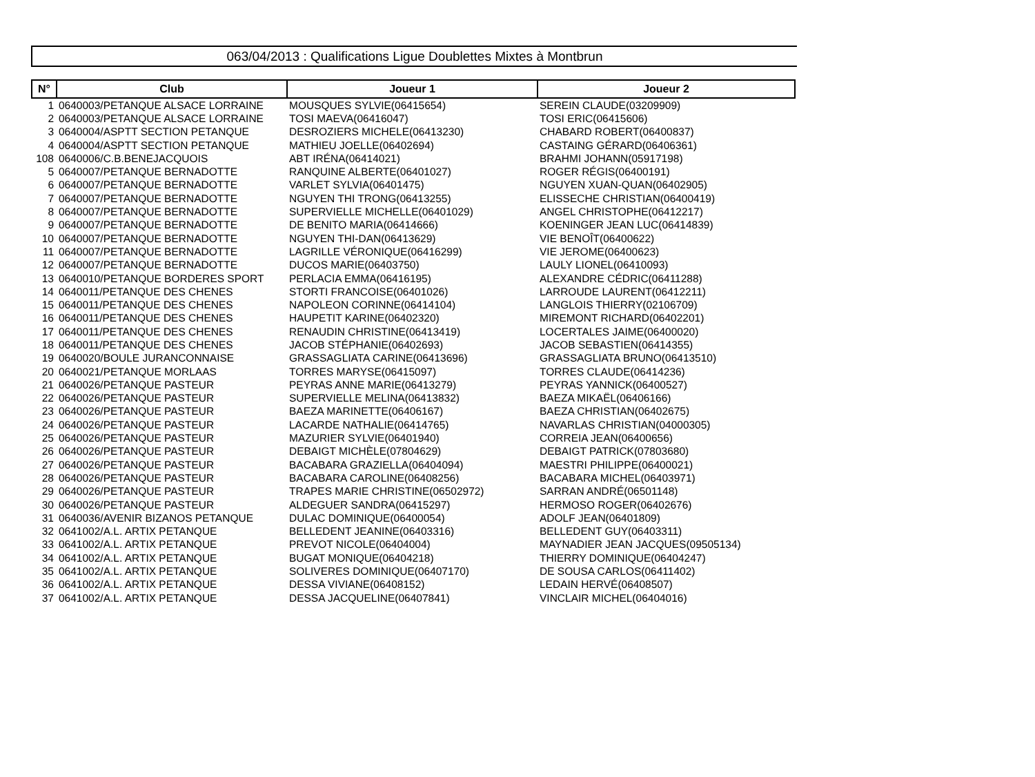063/04/2013 : Qualifications Ligue Doublettes Mixtes à Montbrun
| N° | Club | Joueur 1 | Joueur 2 |
| --- | --- | --- | --- |
| 1 | 0640003/PETANQUE ALSACE LORRAINE | MOUSQUES SYLVIE(06415654) | SEREIN CLAUDE(03209909) |
| 2 | 0640003/PETANQUE ALSACE LORRAINE | TOSI MAEVA(06416047) | TOSI ERIC(06415606) |
| 3 | 0640004/ASPTT SECTION PETANQUE | DESROZIERS MICHELE(06413230) | CHABARD ROBERT(06400837) |
| 4 | 0640004/ASPTT SECTION PETANQUE | MATHIEU JOELLE(06402694) | CASTAING GÉRARD(06406361) |
| 108 | 0640006/C.B.BENEJACQUOIS | ABT IRÉNA(06414021) | BRAHMI JOHANN(05917198) |
| 5 | 0640007/PETANQUE BERNADOTTE | RANQUINE ALBERTE(06401027) | ROGER RÉGIS(06400191) |
| 6 | 0640007/PETANQUE BERNADOTTE | VARLET SYLVIA(06401475) | NGUYEN XUAN-QUAN(06402905) |
| 7 | 0640007/PETANQUE BERNADOTTE | NGUYEN THI TRONG(06413255) | ELISSECHE CHRISTIAN(06400419) |
| 8 | 0640007/PETANQUE BERNADOTTE | SUPERVIELLE MICHELLE(06401029) | ANGEL CHRISTOPHE(06412217) |
| 9 | 0640007/PETANQUE BERNADOTTE | DE BENITO MARIA(06414666) | KOENINGER JEAN LUC(06414839) |
| 10 | 0640007/PETANQUE BERNADOTTE | NGUYEN THI-DAN(06413629) | VIE BENOÎT(06400622) |
| 11 | 0640007/PETANQUE BERNADOTTE | LAGRILLE VÉRONIQUE(06416299) | VIE JEROME(06400623) |
| 12 | 0640007/PETANQUE BERNADOTTE | DUCOS MARIE(06403750) | LAULY LIONEL(06410093) |
| 13 | 0640010/PETANQUE BORDERES SPORT | PERLACIA EMMA(06416195) | ALEXANDRE CÉDRIC(06411288) |
| 14 | 0640011/PETANQUE DES CHENES | STORTI FRANCOISE(06401026) | LARROUDE LAURENT(06412211) |
| 15 | 0640011/PETANQUE DES CHENES | NAPOLEON CORINNE(06414104) | LANGLOIS THIERRY(02106709) |
| 16 | 0640011/PETANQUE DES CHENES | HAUPETIT KARINE(06402320) | MIREMONT RICHARD(06402201) |
| 17 | 0640011/PETANQUE DES CHENES | RENAUDIN CHRISTINE(06413419) | LOCERTALES JAIME(06400020) |
| 18 | 0640011/PETANQUE DES CHENES | JACOB STÉPHANIE(06402693) | JACOB SEBASTIEN(06414355) |
| 19 | 0640020/BOULE JURANCONNAISE | GRASSAGLIATA CARINE(06413696) | GRASSAGLIATA BRUNO(06413510) |
| 20 | 0640021/PETANQUE MORLAAS | TORRES MARYSE(06415097) | TORRES CLAUDE(06414236) |
| 21 | 0640026/PETANQUE PASTEUR | PEYRAS ANNE MARIE(06413279) | PEYRAS YANNICK(06400527) |
| 22 | 0640026/PETANQUE PASTEUR | SUPERVIELLE MELINA(06413832) | BAEZA MIKAËL(06406166) |
| 23 | 0640026/PETANQUE PASTEUR | BAEZA MARINETTE(06406167) | BAEZA CHRISTIAN(06402675) |
| 24 | 0640026/PETANQUE PASTEUR | LACARDE NATHALIE(06414765) | NAVARLAS CHRISTIAN(04000305) |
| 25 | 0640026/PETANQUE PASTEUR | MAZURIER SYLVIE(06401940) | CORREIA JEAN(06400656) |
| 26 | 0640026/PETANQUE PASTEUR | DEBAIGT MICHÈLE(07804629) | DEBAIGT PATRICK(07803680) |
| 27 | 0640026/PETANQUE PASTEUR | BACABARA GRAZIELLA(06404094) | MAESTRI PHILIPPE(06400021) |
| 28 | 0640026/PETANQUE PASTEUR | BACABARA CAROLINE(06408256) | BACABARA MICHEL(06403971) |
| 29 | 0640026/PETANQUE PASTEUR | TRAPES MARIE CHRISTINE(06502972) | SARRAN ANDRÉ(06501148) |
| 30 | 0640026/PETANQUE PASTEUR | ALDEGUER SANDRA(06415297) | HERMOSO ROGER(06402676) |
| 31 | 0640036/AVENIR BIZANOS PETANQUE | DULAC DOMINIQUE(06400054) | ADOLF JEAN(06401809) |
| 32 | 0641002/A.L. ARTIX PETANQUE | BELLEDENT JEANINE(06403316) | BELLEDENT GUY(06403311) |
| 33 | 0641002/A.L. ARTIX PETANQUE | PREVOT NICOLE(06404004) | MAYNADIER JEAN JACQUES(09505134) |
| 34 | 0641002/A.L. ARTIX PETANQUE | BUGAT MONIQUE(06404218) | THIERRY DOMINIQUE(06404247) |
| 35 | 0641002/A.L. ARTIX PETANQUE | SOLIVERES DOMINIQUE(06407170) | DE SOUSA CARLOS(06411402) |
| 36 | 0641002/A.L. ARTIX PETANQUE | DESSA VIVIANE(06408152) | LEDAIN HERVÉ(06408507) |
| 37 | 0641002/A.L. ARTIX PETANQUE | DESSA JACQUELINE(06407841) | VINCLAIR MICHEL(06404016) |